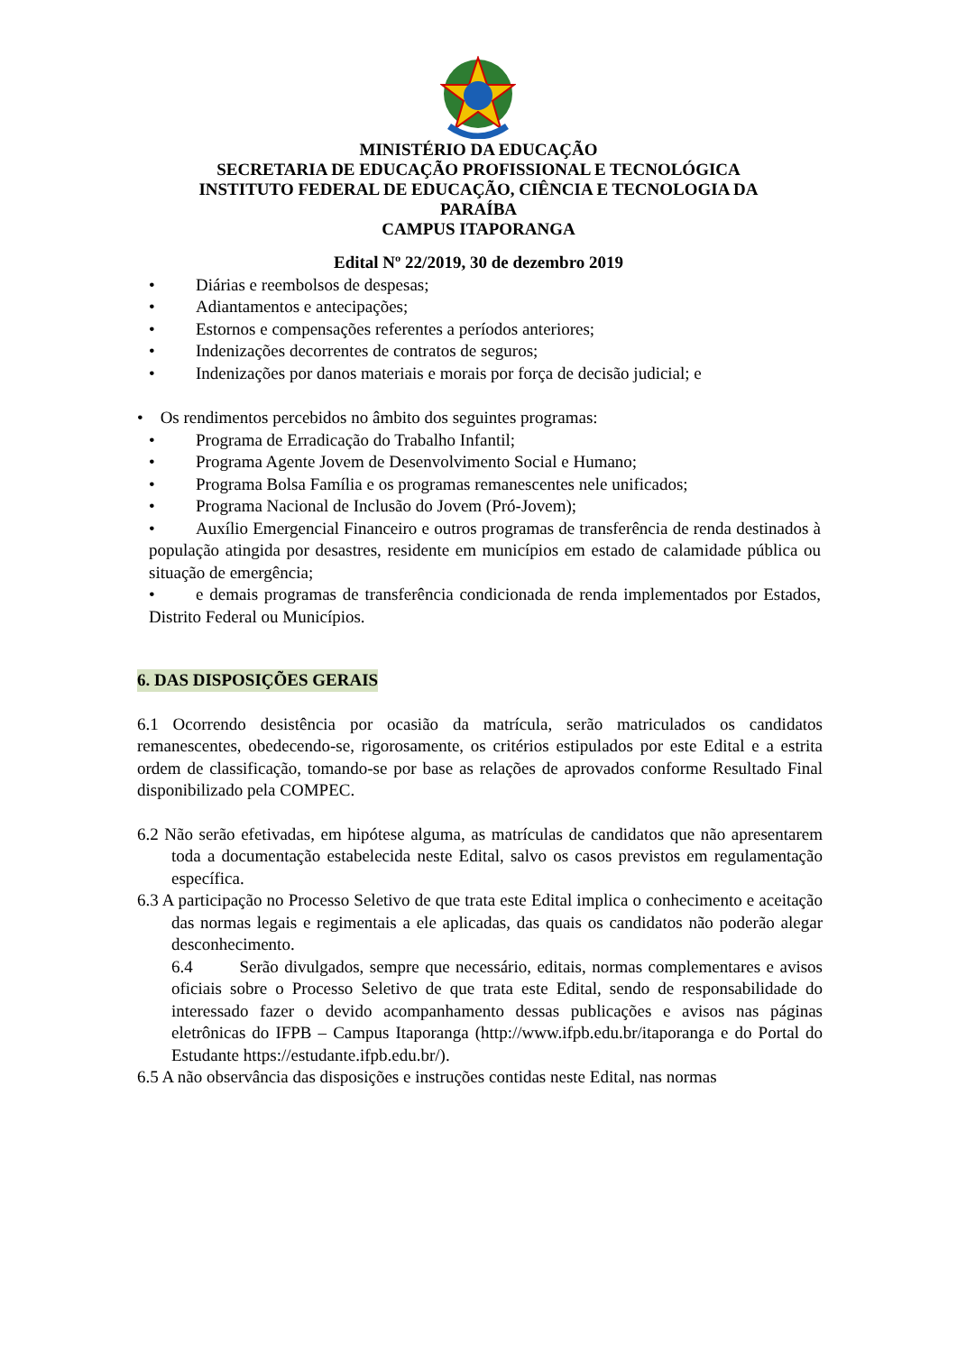MINISTÉRIO DA EDUCAÇÃO
SECRETARIA DE EDUCAÇÃO PROFISSIONAL E TECNOLÓGICA
INSTITUTO FEDERAL DE EDUCAÇÃO, CIÊNCIA E TECNOLOGIA DA
PARAÍBA
CAMPUS ITAPORANGA
Edital Nº 22/2019, 30 de dezembro 2019
• Diárias e reembolsos de despesas;
• Adiantamentos e antecipações;
• Estornos e compensações referentes a períodos anteriores;
• Indenizações decorrentes de contratos de seguros;
• Indenizações por danos materiais e morais por força de decisão judicial; e
• Os rendimentos percebidos no âmbito dos seguintes programas:
• Programa de Erradicação do Trabalho Infantil;
• Programa Agente Jovem de Desenvolvimento Social e Humano;
• Programa Bolsa Família e os programas remanescentes nele unificados;
• Programa Nacional de Inclusão do Jovem (Pró-Jovem);
• Auxílio Emergencial Financeiro e outros programas de transferência de renda destinados à população atingida por desastres, residente em municípios em estado de calamidade pública ou situação de emergência;
• e demais programas de transferência condicionada de renda implementados por Estados, Distrito Federal ou Municípios.
6. DAS DISPOSIÇÕES GERAIS
6.1 Ocorrendo desistência por ocasião da matrícula, serão matriculados os candidatos remanescentes, obedecendo-se, rigorosamente, os critérios estipulados por este Edital e a estrita ordem de classificação, tomando-se por base as relações de aprovados conforme Resultado Final disponibilizado pela COMPEC.
6.2 Não serão efetivadas, em hipótese alguma, as matrículas de candidatos que não apresentarem toda a documentação estabelecida neste Edital, salvo os casos previstos em regulamentação específica.
6.3 A participação no Processo Seletivo de que trata este Edital implica o conhecimento e aceitação das normas legais e regimentais a ele aplicadas, das quais os candidatos não poderão alegar desconhecimento.
6.4 Serão divulgados, sempre que necessário, editais, normas complementares e avisos oficiais sobre o Processo Seletivo de que trata este Edital, sendo de responsabilidade do interessado fazer o devido acompanhamento dessas publicações e avisos nas páginas eletrônicas do IFPB – Campus Itaporanga (http://www.ifpb.edu.br/itaporanga e do Portal do Estudante https://estudante.ifpb.edu.br/).
6.5 A não observância das disposições e instruções contidas neste Edital, nas normas